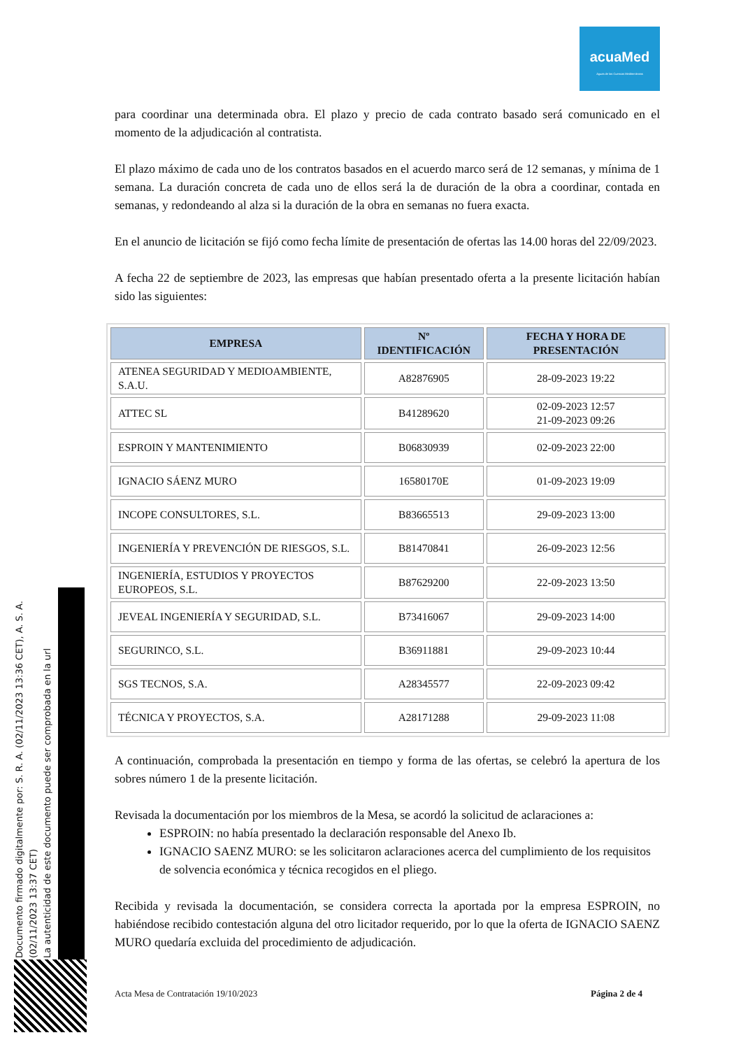acuaMed
Aguas de las Cuencas Mediterráneas
para coordinar una determinada obra. El plazo y precio de cada contrato basado será comunicado en el momento de la adjudicación al contratista.
El plazo máximo de cada uno de los contratos basados en el acuerdo marco será de 12 semanas, y mínima de 1 semana. La duración concreta de cada uno de ellos será la de duración de la obra a coordinar, contada en semanas, y redondeando al alza si la duración de la obra en semanas no fuera exacta.
En el anuncio de licitación se fijó como fecha límite de presentación de ofertas las 14.00 horas del 22/09/2023.
A fecha 22 de septiembre de 2023, las empresas que habían presentado oferta a la presente licitación habían sido las siguientes:
| EMPRESA | Nº IDENTIFICACIÓN | FECHA Y HORA DE PRESENTACIÓN |
| --- | --- | --- |
| ATENEA SEGURIDAD Y MEDIOAMBIENTE, S.A.U. | A82876905 | 28-09-2023 19:22 |
| ATTEC SL | B41289620 | 02-09-2023 12:57 21-09-2023 09:26 |
| ESPROIN Y MANTENIMIENTO | B06830939 | 02-09-2023 22:00 |
| IGNACIO SÁENZ MURO | 16580170E | 01-09-2023 19:09 |
| INCOPE CONSULTORES, S.L. | B83665513 | 29-09-2023 13:00 |
| INGENIERÍA Y PREVENCIÓN DE RIESGOS, S.L. | B81470841 | 26-09-2023 12:56 |
| INGENIERÍA, ESTUDIOS Y PROYECTOS EUROPEOS, S.L. | B87629200 | 22-09-2023 13:50 |
| JEVEAL INGENIERÍA Y SEGURIDAD, S.L. | B73416067 | 29-09-2023 14:00 |
| SEGURINCO, S.L. | B36911881 | 29-09-2023 10:44 |
| SGS TECNOS, S.A. | A28345577 | 22-09-2023 09:42 |
| TÉCNICA Y PROYECTOS, S.A. | A28171288 | 29-09-2023 11:08 |
A continuación, comprobada la presentación en tiempo y forma de las ofertas, se celebró la apertura de los sobres número 1 de la presente licitación.
Revisada la documentación por los miembros de la Mesa, se acordó la solicitud de aclaraciones a:
ESPROIN: no había presentado la declaración responsable del Anexo Ib.
IGNACIO SAENZ MURO: se les solicitaron aclaraciones acerca del cumplimiento de los requisitos de solvencia económica y técnica recogidos en el pliego.
Recibida y revisada la documentación, se considera correcta la aportada por la empresa ESPROIN, no habiéndose recibido contestación alguna del otro licitador requerido, por lo que la oferta de IGNACIO SAENZ MURO quedaría excluida del procedimiento de adjudicación.
Documento firmado digitalmente por: S. R. A. (02/11/2023 13:36 CET), A. S. A. (02/11/2023 13:37 CET)
La autenticidad de este documento puede ser comprobada en la url
Acta Mesa de Contratación 19/10/2023 Página 2 de 4